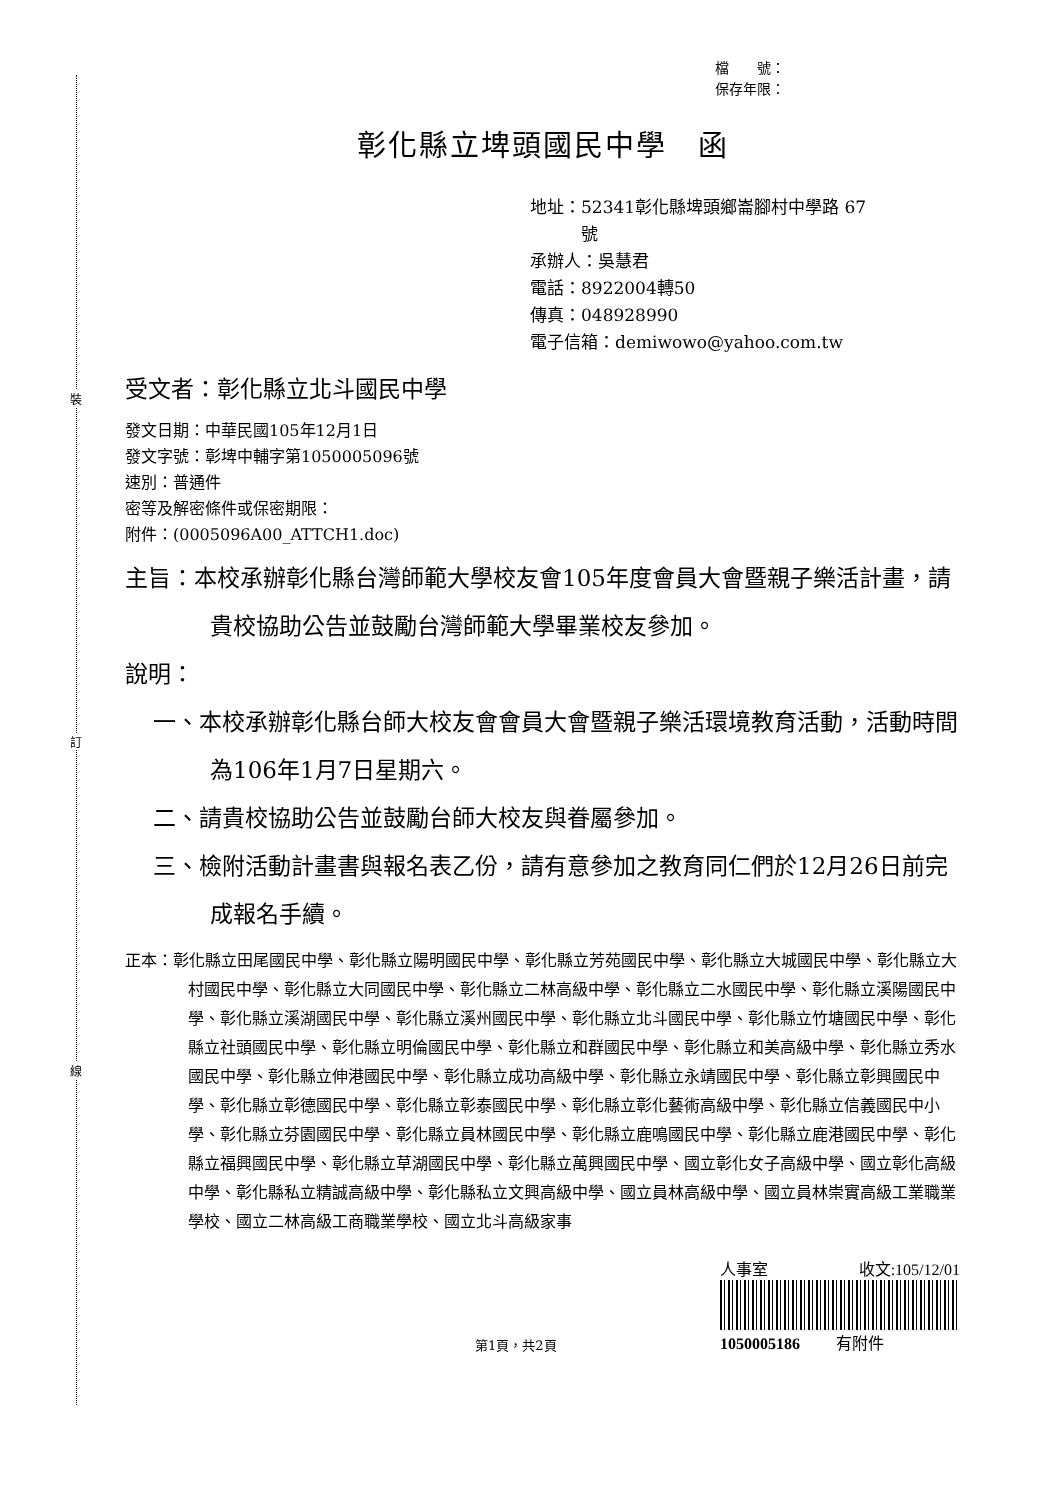裝
訂
線
檔　　號：
保存年限：
彰化縣立埤頭國民中學　函
地址：52341彰化縣埤頭鄉崙腳村中學路 67
　　　號
承辦人：吳慧君
電話：8922004轉50
傳真：048928990
電子信箱：demiwowo@yahoo.com.tw
受文者：彰化縣立北斗國民中學
發文日期：中華民國105年12月1日
發文字號：彰埤中輔字第1050005096號
速別：普通件
密等及解密條件或保密期限：
附件：(0005096A00_ATTCH1.doc)
主旨：本校承辦彰化縣台灣師範大學校友會105年度會員大會暨親子樂活計畫，請貴校協助公告並鼓勵台灣師範大學畢業校友參加。
說明：
一、本校承辦彰化縣台師大校友會會員大會暨親子樂活環境教育活動，活動時間為106年1月7日星期六。
二、請貴校協助公告並鼓勵台師大校友與眷屬參加。
三、檢附活動計畫書與報名表乙份，請有意參加之教育同仁們於12月26日前完成報名手續。
正本：彰化縣立田尾國民中學、彰化縣立陽明國民中學、彰化縣立芳苑國民中學、彰化縣立大城國民中學、彰化縣立大村國民中學、彰化縣立大同國民中學、彰化縣立二林高級中學、彰化縣立二水國民中學、彰化縣立溪陽國民中學、彰化縣立溪湖國民中學、彰化縣立溪州國民中學、彰化縣立北斗國民中學、彰化縣立竹塘國民中學、彰化縣立社頭國民中學、彰化縣立明倫國民中學、彰化縣立和群國民中學、彰化縣立和美高級中學、彰化縣立秀水國民中學、彰化縣立伸港國民中學、彰化縣立成功高級中學、彰化縣立永靖國民中學、彰化縣立彰興國民中學、彰化縣立彰德國民中學、彰化縣立彰泰國民中學、彰化縣立彰化藝術高級中學、彰化縣立信義國民中小學、彰化縣立芬園國民中學、彰化縣立員林國民中學、彰化縣立鹿鳴國民中學、彰化縣立鹿港國民中學、彰化縣立福興國民中學、彰化縣立草湖國民中學、彰化縣立萬興國民中學、國立彰化女子高級中學、國立彰化高級中學、彰化縣私立精誠高級中學、彰化縣私立文興高級中學、國立員林高級中學、國立員林崇實高級工業職業學校、國立二林高級工商職業學校、國立北斗高級家事
第1頁，共2頁
人事室 收文:105/12/01
1050005186 　　有附件